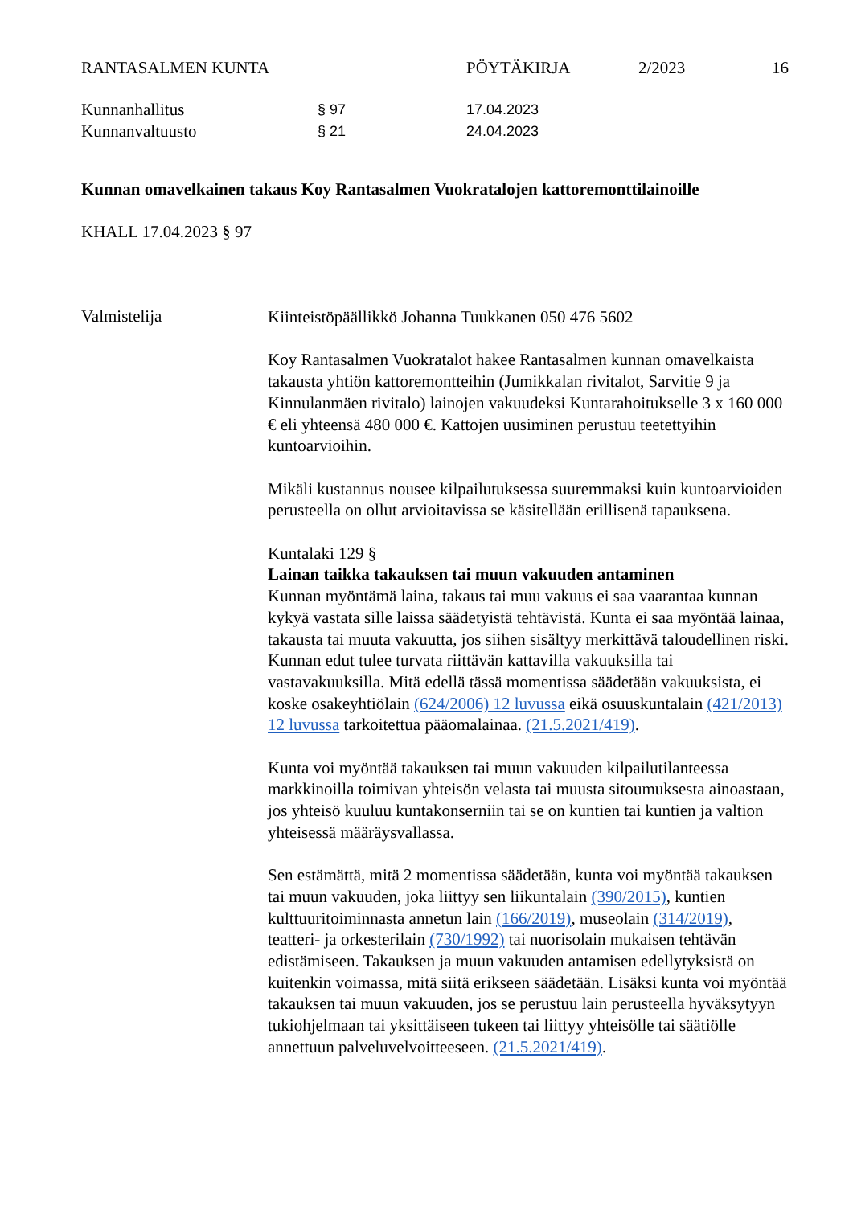RANTASALMEN KUNTA PÖYTÄKIRJA 2/2023 16
Kunnanhallitus
§ 97 17.04.2023
Kunnanvaltuusto
§ 21 24.04.2023
Kunnan omavelkainen takaus Koy Rantasalmen Vuokratalojen kattoremonttilainoille
KHALL 17.04.2023 § 97
Valmistelija
Kiinteistöpäällikkö Johanna Tuukkanen 050 476 5602
Koy Rantasalmen Vuokratalot hakee Rantasalmen kunnan omavelkaista takausta yhtiön kattoremontteihin (Jumikkalan rivitalot, Sarvitie 9 ja Kinnulanmäen rivitalo) lainojen vakuudeksi Kuntarahoitukselle 3 x 160 000 € eli yhteensä 480 000 €. Kattojen uusiminen perustuu teetettyihin kuntoarvioihin.
Mikäli kustannus nousee kilpailutuksessa suuremmaksi kuin kuntoarvioiden perusteella on ollut arvioitavissa se käsitellään erillisenä tapauksena.
Kuntalaki 129 §
Lainan taikka takauksen tai muun vakuuden antaminen
Kunnan myöntämä laina, takaus tai muu vakuus ei saa vaarantaa kunnan kykyä vastata sille laissa säädetyistä tehtävistä. Kunta ei saa myöntää lainaa, takausta tai muuta vakuutta, jos siihen sisältyy merkittävä taloudellinen riski. Kunnan edut tulee turvata riittävän kattavilla vakuuksilla tai vastavakuuksilla. Mitä edellä tässä momentissa säädetään vakuuksista, ei koske osakeyhtiölain (624/2006) 12 luvussa eikä osuuskuntalain (421/2013) 12 luvussa tarkoitettua pääomalainaa. (21.5.2021/419).
Kunta voi myöntää takauksen tai muun vakuuden kilpailutilanteessa markkinoilla toimivan yhteisön velasta tai muusta sitoumuksesta ainoastaan, jos yhteisö kuuluu kuntakonserniin tai se on kuntien tai kuntien ja valtion yhteisessä määräysvallassa.
Sen estämättä, mitä 2 momentissa säädetään, kunta voi myöntää takauksen tai muun vakuuden, joka liittyy sen liikuntalain (390/2015), kuntien kulttuuritoiminnasta annetun lain (166/2019), museolain (314/2019), teatteri- ja orkesterilain (730/1992) tai nuorisolain mukaisen tehtävän edistämiseen. Takauksen ja muun vakuuden antamisen edellytyksistä on kuitenkin voimassa, mitä siitä erikseen säädetään. Lisäksi kunta voi myöntää takauksen tai muun vakuuden, jos se perustuu lain perusteella hyväksytyyn tukiohjelmaan tai yksittäiseen tukeen tai liittyy yhteisölle tai säätiölle annettuun palveluvelvoitteeseen. (21.5.2021/419).